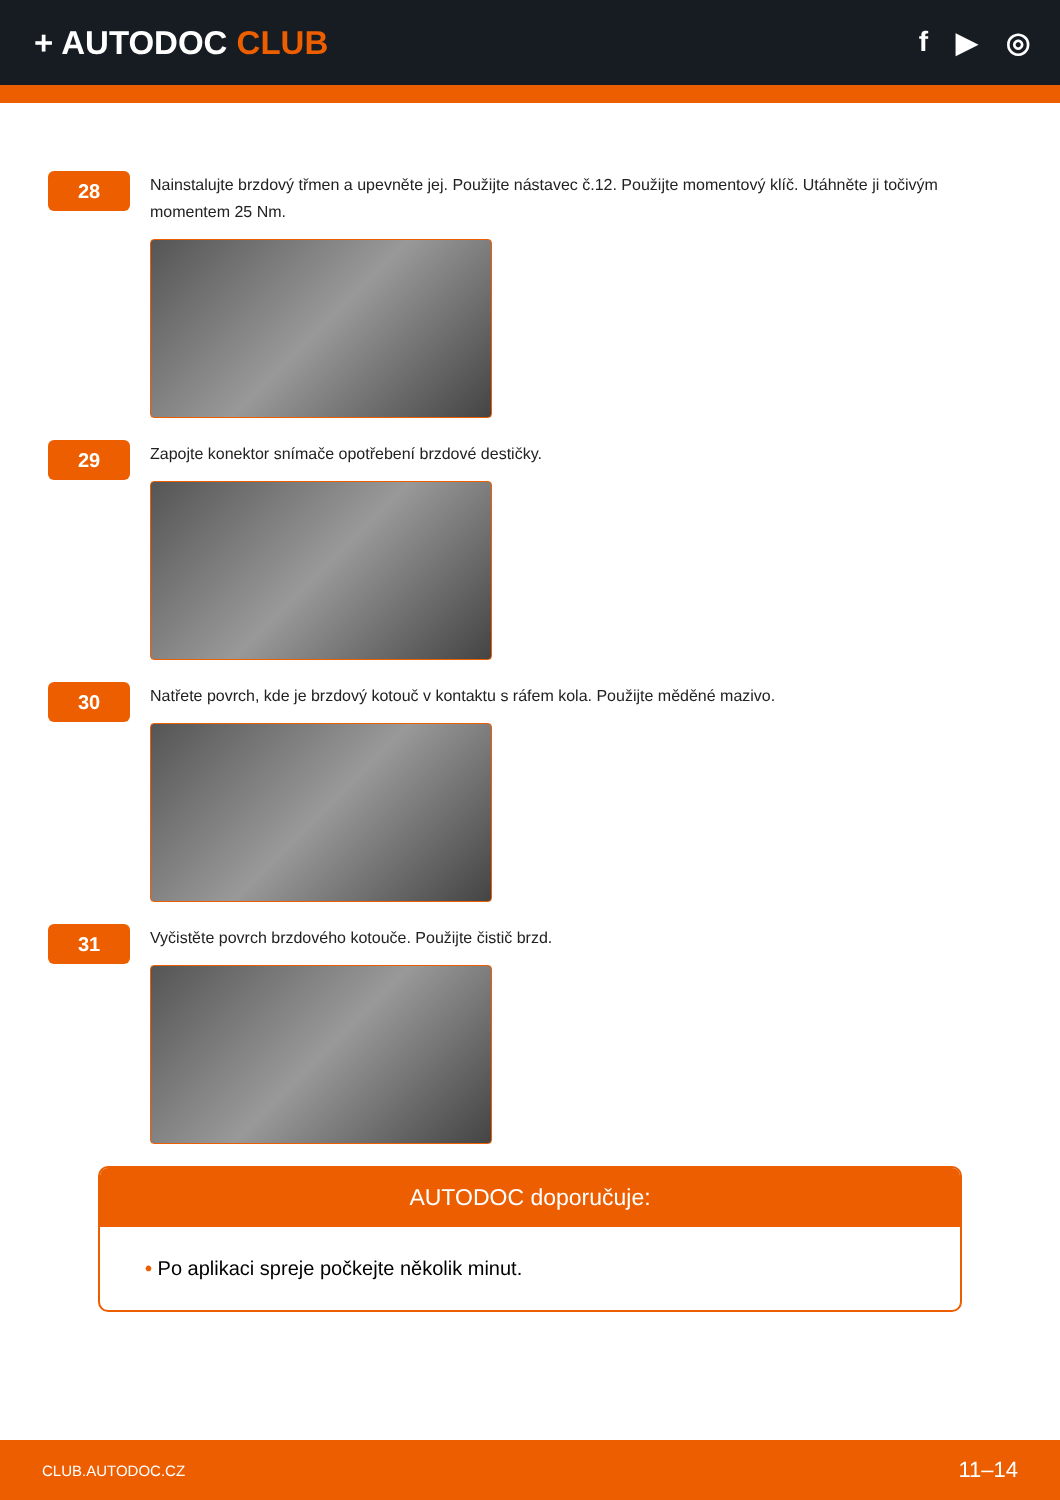+ AUTODOC CLUB
f ▶ ◎
28
Nainstalujte brzdový třmen a upevněte jej. Použijte nástavec č.12. Použijte momentový klíč. Utáhněte ji točivým momentem 25 Nm.
29
Zapojte konektor snímače opotřebení brzdové destičky.
30
Natřete povrch, kde je brzdový kotouč v kontaktu s ráfem kola. Použijte měděné mazivo.
31
Vyčistěte povrch brzdového kotouče. Použijte čistič brzd.
AUTODOC doporučuje:
• Po aplikaci spreje počkejte několik minut.
CLUB.AUTODOC.CZ 11–14